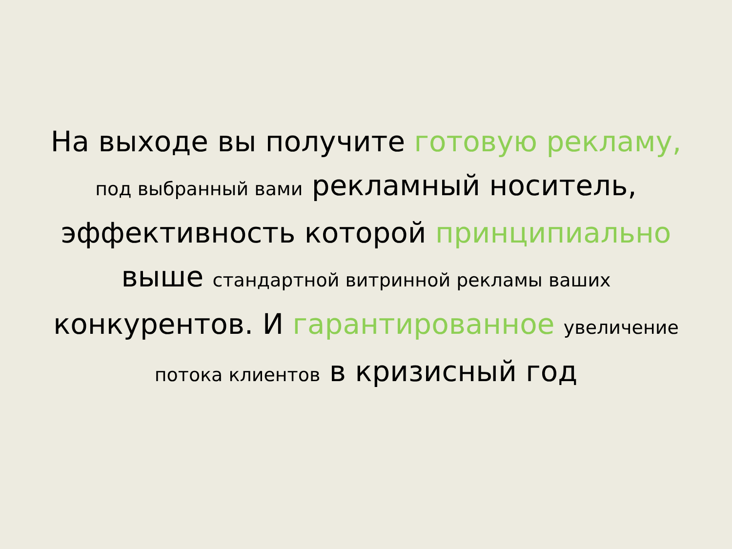На выходе вы получите готовую рекламу, под выбранный вами рекламный носитель, эффективность которой принципиально выше стандартной витринной рекламы ваших конкурентов. И гарантированное увеличение потока клиентов в кризисный год